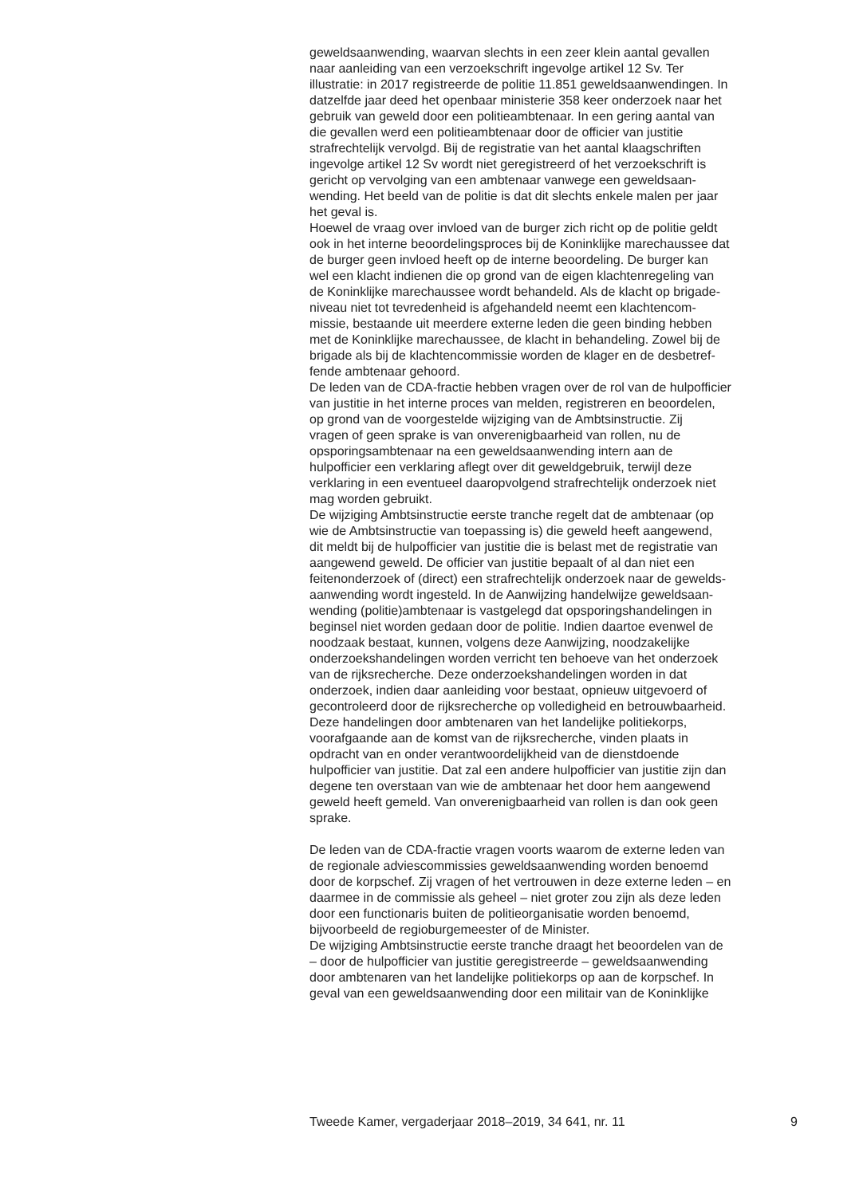geweldsaanwending, waarvan slechts in een zeer klein aantal gevallen
naar aanleiding van een verzoekschrift ingevolge artikel 12 Sv. Ter
illustratie: in 2017 registreerde de politie 11.851 geweldsaanwendingen. In
datzelfde jaar deed het openbaar ministerie 358 keer onderzoek naar het
gebruik van geweld door een politieambtenaar. In een gering aantal van
die gevallen werd een politieambtenaar door de officier van justitie
strafrechtelijk vervolgd. Bij de registratie van het aantal klaagschriften
ingevolge artikel 12 Sv wordt niet geregistreerd of het verzoekschrift is
gericht op vervolging van een ambtenaar vanwege een geweldsaan-
wending. Het beeld van de politie is dat dit slechts enkele malen per jaar
het geval is.
Hoewel de vraag over invloed van de burger zich richt op de politie geldt
ook in het interne beoordelingsproces bij de Koninklijke marechaussee dat
de burger geen invloed heeft op de interne beoordeling. De burger kan
wel een klacht indienen die op grond van de eigen klachtenregeling van
de Koninklijke marechaussee wordt behandeld. Als de klacht op brigade-
niveau niet tot tevredenheid is afgehandeld neemt een klachtencom-
missie, bestaande uit meerdere externe leden die geen binding hebben
met de Koninklijke marechaussee, de klacht in behandeling. Zowel bij de
brigade als bij de klachtencommissie worden de klager en de desbetref-
fende ambtenaar gehoord.
De leden van de CDA-fractie hebben vragen over de rol van de hulpofficier
van justitie in het interne proces van melden, registreren en beoordelen,
op grond van de voorgestelde wijziging van de Ambtsinstructie. Zij
vragen of geen sprake is van onverenigbaarheid van rollen, nu de
opsporingsambtenaar na een geweldsaanwending intern aan de
hulpofficier een verklaring aflegt over dit geweldgebruik, terwijl deze
verklaring in een eventueel daaropvolgend strafrechtelijk onderzoek niet
mag worden gebruikt.
De wijziging Ambtsinstructie eerste tranche regelt dat de ambtenaar (op
wie de Ambtsinstructie van toepassing is) die geweld heeft aangewend,
dit meldt bij de hulpofficier van justitie die is belast met de registratie van
aangewend geweld. De officier van justitie bepaalt of al dan niet een
feitenonderzoek of (direct) een strafrechtelijk onderzoek naar de gewelds-
aanwending wordt ingesteld. In de Aanwijzing handelwijze geweldsaan-
wending (politie)ambtenaar is vastgelegd dat opsporingshandelingen in
beginsel niet worden gedaan door de politie. Indien daartoe evenwel de
noodzaak bestaat, kunnen, volgens deze Aanwijzing, noodzakelijke
onderzoekshandelingen worden verricht ten behoeve van het onderzoek
van de rijksrecherche. Deze onderzoekshandelingen worden in dat
onderzoek, indien daar aanleiding voor bestaat, opnieuw uitgevoerd of
gecontroleerd door de rijksrecherche op volledigheid en betrouwbaarheid.
Deze handelingen door ambtenaren van het landelijke politiekorps,
voorafgaande aan de komst van de rijksrecherche, vinden plaats in
opdracht van en onder verantwoordelijkheid van de dienstdoende
hulpofficier van justitie. Dat zal een andere hulpofficier van justitie zijn dan
degene ten overstaan van wie de ambtenaar het door hem aangewend
geweld heeft gemeld. Van onverenigbaarheid van rollen is dan ook geen
sprake.
De leden van de CDA-fractie vragen voorts waarom de externe leden van
de regionale adviescommissies geweldsaanwending worden benoemd
door de korpschef. Zij vragen of het vertrouwen in deze externe leden – en
daarmee in de commissie als geheel – niet groter zou zijn als deze leden
door een functionaris buiten de politieorganisatie worden benoemd,
bijvoorbeeld de regioburgemeester of de Minister.
De wijziging Ambtsinstructie eerste tranche draagt het beoordelen van de
– door de hulpofficier van justitie geregistreerde – geweldsaanwending
door ambtenaren van het landelijke politiekorps op aan de korpschef. In
geval van een geweldsaanwending door een militair van de Koninklijke
Tweede Kamer, vergaderjaar 2018–2019, 34 641, nr. 11 9